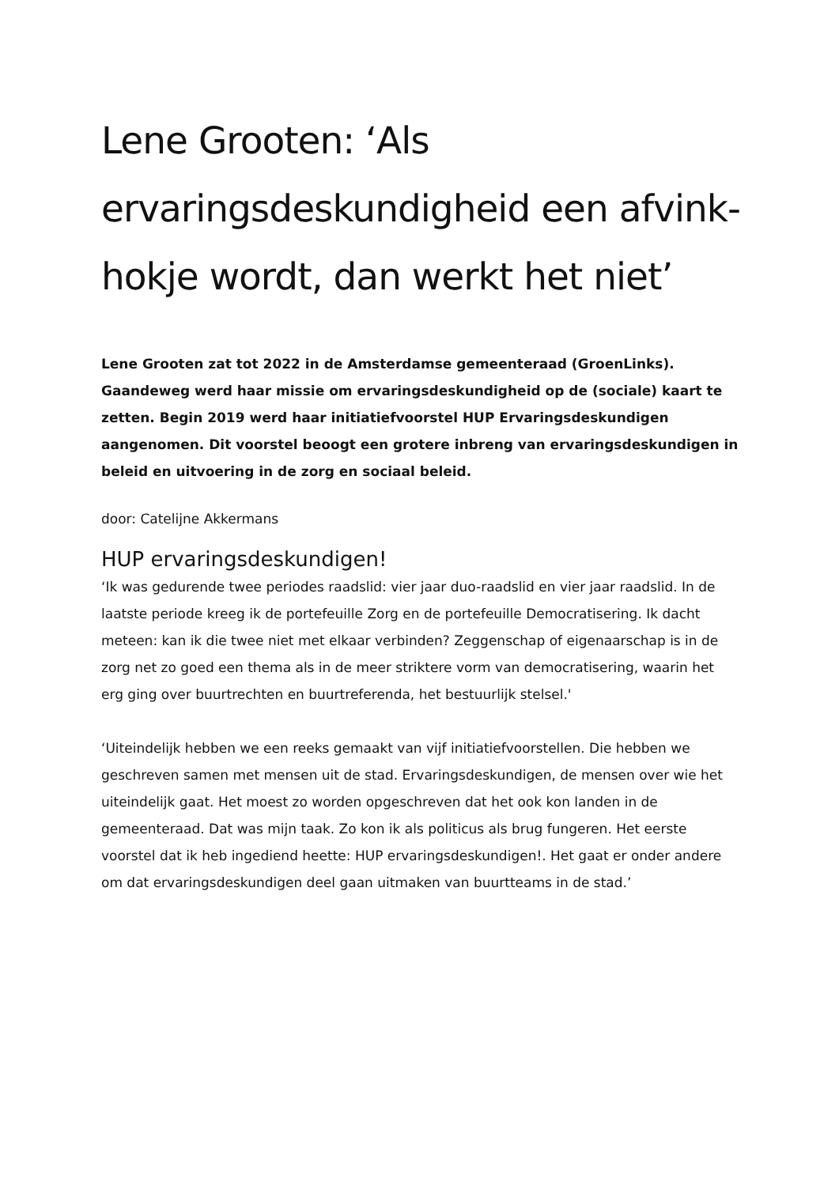Lene Grooten: ‘Als ervaringsdeskundigheid een afvink-hokje wordt, dan werkt het niet’
Lene Grooten zat tot 2022 in de Amsterdamse gemeenteraad (GroenLinks). Gaandeweg werd haar missie om ervaringsdeskundigheid op de (sociale) kaart te zetten. Begin 2019 werd haar initiatiefvoorstel HUP Ervaringsdeskundigen aangenomen. Dit voorstel beoogt een grotere inbreng van ervaringsdeskundigen in beleid en uitvoering in de zorg en sociaal beleid.
door: Catelijne Akkermans
HUP ervaringsdeskundigen!
‘Ik was gedurende twee periodes raadslid: vier jaar duo-raadslid en vier jaar raadslid. In de laatste periode kreeg ik de portefeuille Zorg en de portefeuille Democratisering. Ik dacht meteen: kan ik die twee niet met elkaar verbinden? Zeggenschap of eigenaarschap is in de zorg net zo goed een thema als in de meer striktere vorm van democratisering, waarin het erg ging over buurtrechten en buurtreferenda, het bestuurlijk stelsel.'
‘Uiteindelijk hebben we een reeks gemaakt van vijf initiatiefvoorstellen. Die hebben we geschreven samen met mensen uit de stad. Ervaringsdeskundigen, de mensen over wie het uiteindelijk gaat. Het moest zo worden opgeschreven dat het ook kon landen in de gemeenteraad. Dat was mijn taak. Zo kon ik als politicus als brug fungeren. Het eerste voorstel dat ik heb ingediend heette: HUP ervaringsdeskundigen!. Het gaat er onder andere om dat ervaringsdeskundigen deel gaan uitmaken van buurtteams in de stad.’